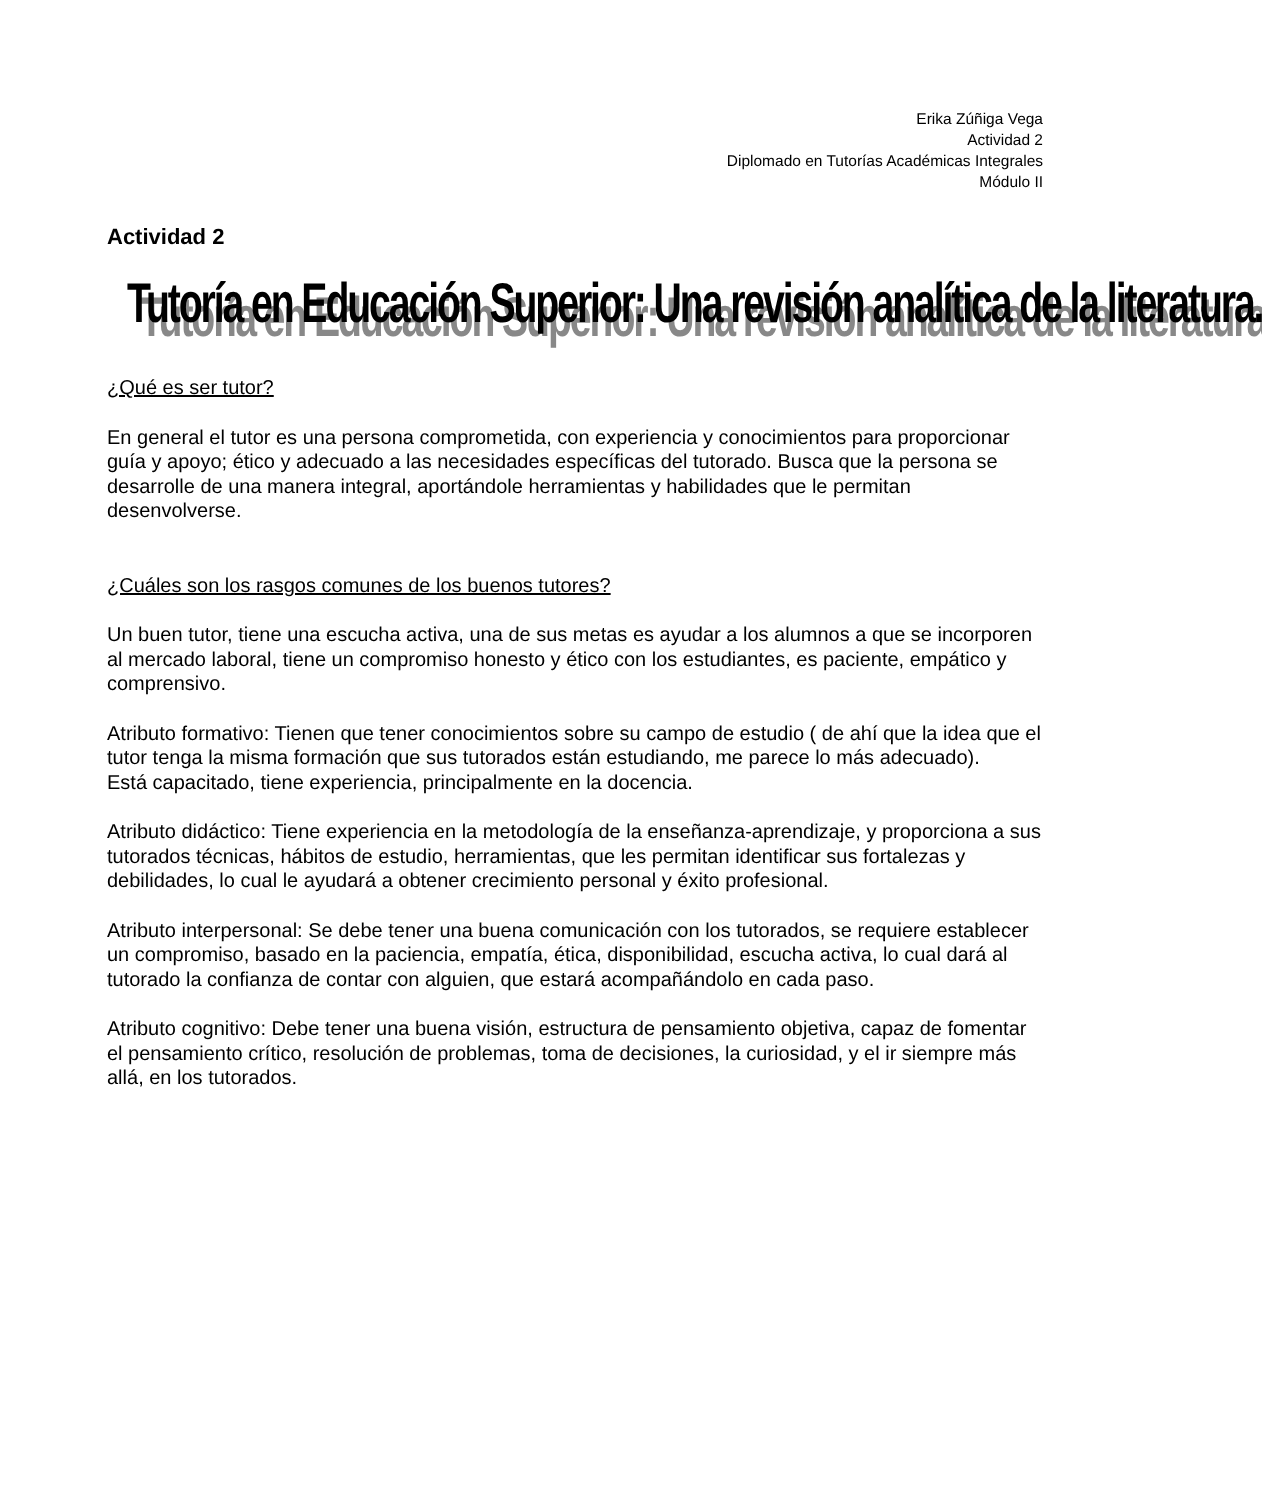Erika Zúñiga Vega
Actividad 2
Diplomado en Tutorías Académicas Integrales
Módulo II
Actividad 2
Tutoría en Educación Superior: Una revisión analítica de la literatura.
¿Qué es ser tutor?
En general el tutor es una persona comprometida, con experiencia y conocimientos para proporcionar guía y apoyo; ético y adecuado a las necesidades específicas del tutorado. Busca que la persona se desarrolle de una manera integral, aportándole herramientas y habilidades que le permitan desenvolverse.
¿Cuáles son los rasgos comunes de los buenos tutores?
Un buen tutor, tiene una escucha activa, una de sus metas es ayudar a los alumnos a que se incorporen al mercado laboral, tiene un compromiso honesto y ético con los estudiantes, es paciente, empático y comprensivo.
Atributo formativo: Tienen que tener conocimientos sobre su campo de estudio ( de ahí que la idea que el tutor tenga la misma formación que sus tutorados están estudiando, me parece lo más adecuado).
Está capacitado, tiene experiencia, principalmente en la docencia.
Atributo didáctico: Tiene experiencia en la metodología de la enseñanza-aprendizaje, y proporciona a sus tutorados técnicas, hábitos de estudio, herramientas, que les permitan identificar sus fortalezas y debilidades, lo cual le ayudará a obtener crecimiento personal y éxito profesional.
Atributo interpersonal: Se debe tener una buena comunicación con los tutorados, se requiere establecer un compromiso, basado en la paciencia, empatía, ética, disponibilidad, escucha activa, lo cual dará al tutorado la confianza de contar con alguien, que estará acompañándolo en cada paso.
Atributo cognitivo: Debe tener una buena visión, estructura de pensamiento objetiva, capaz de fomentar el pensamiento crítico, resolución de problemas, toma de decisiones, la curiosidad, y el ir siempre más allá, en los tutorados.